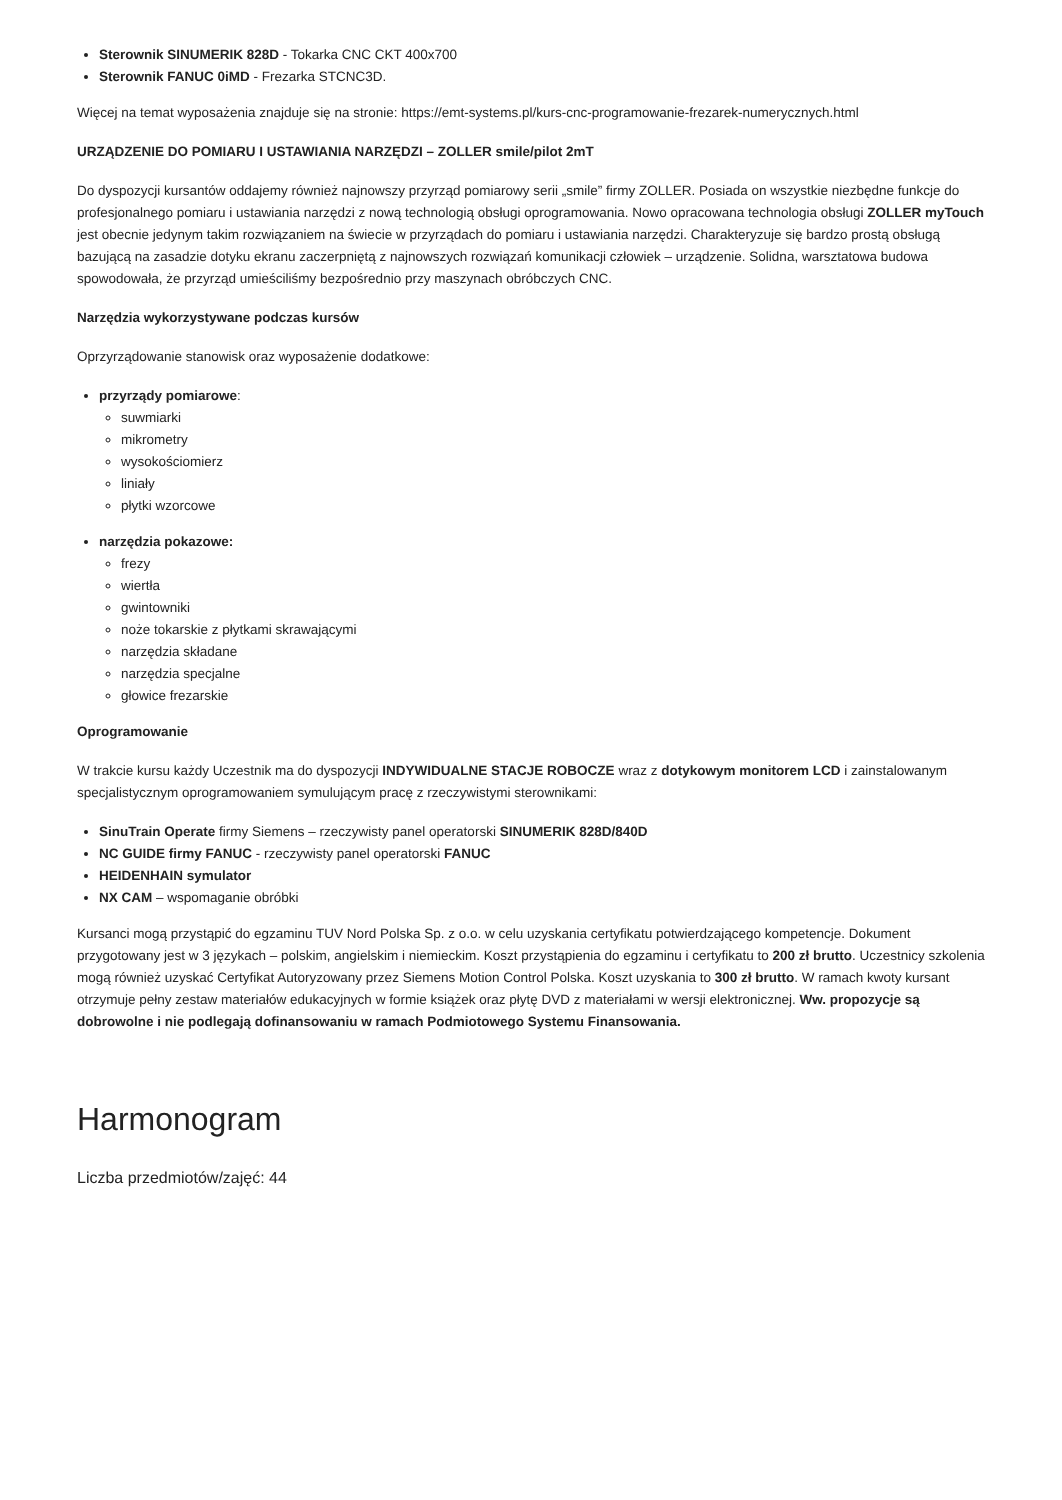Sterownik SINUMERIK 828D - Tokarka CNC CKT 400x700
Sterownik FANUC 0iMD - Frezarka STCNC3D.
Więcej na temat wyposażenia znajduje się na stronie: https://emt-systems.pl/kurs-cnc-programowanie-frezarek-numerycznych.html
URZĄDZENIE DO POMIARU I USTAWIANIA NARZĘDZI – ZOLLER smile/pilot 2mT
Do dyspozycji kursantów oddajemy również najnowszy przyrząd pomiarowy serii „smile” firmy ZOLLER. Posiada on wszystkie niezbędne funkcje do profesjonalnego pomiaru i ustawiania narzędzi z nową technologią obsługi oprogramowania. Nowo opracowana technologia obsługi ZOLLER myTouch jest obecnie jedynym takim rozwiązaniem na świecie w przyrządach do pomiaru i ustawiania narzędzi. Charakteryzuje się bardzo prostą obsługą bazującą na zasadzie dotyku ekranu zaczerpniętą z najnowszych rozwiązań komunikacji człowiek – urządzenie. Solidna, warsztatowa budowa spowodowała, że przyrząd umieściliśmy bezpośrednio przy maszynach obróbczych CNC.
Narzędzia wykorzystywane podczas kursów
Oprzyrządowanie stanowisk oraz wyposażenie dodatkowe:
przyrządy pomiarowe:
suwmiarki
mikrometry
wysokościomierz
liniały
płytki wzorcowe
narzędzia pokazowe:
frezy
wiertła
gwintowniki
noże tokarskie z płytkami skrawającymi
narzędzia składane
narzędzia specjalne
głowice frezarskie
Oprogramowanie
W trakcie kursu każdy Uczestnik ma do dyspozycji INDYWIDUALNE STACJE ROBOCZE wraz z dotykowym monitorem LCD i zainstalowanym specjalistycznym oprogramowaniem symulującym pracę z rzeczywistymi sterownikami:
SinuTrain Operate firmy Siemens – rzeczywisty panel operatorski SINUMERIK 828D/840D
NC GUIDE firmy FANUC - rzeczywisty panel operatorski FANUC
HEIDENHAIN symulator
NX CAM – wspomaganie obróbki
Kursanci mogą przystąpić do egzaminu TUV Nord Polska Sp. z o.o. w celu uzyskania certyfikatu potwierdzającego kompetencje. Dokument przygotowany jest w 3 językach – polskim, angielskim i niemieckim. Koszt przystąpienia do egzaminu i certyfikatu to 200 zł brutto. Uczestnicy szkolenia mogą również uzyskać Certyfikat Autoryzowany przez Siemens Motion Control Polska. Koszt uzyskania to 300 zł brutto. W ramach kwoty kursant otrzymuje pełny zestaw materiałów edukacyjnych w formie książek oraz płytę DVD z materiałami w wersji elektronicznej. Ww. propozycje są dobrowolne i nie podlegają dofinansowaniu w ramach Podmiotowego Systemu Finansowania.
Harmonogram
Liczba przedmiotów/zajęć: 44